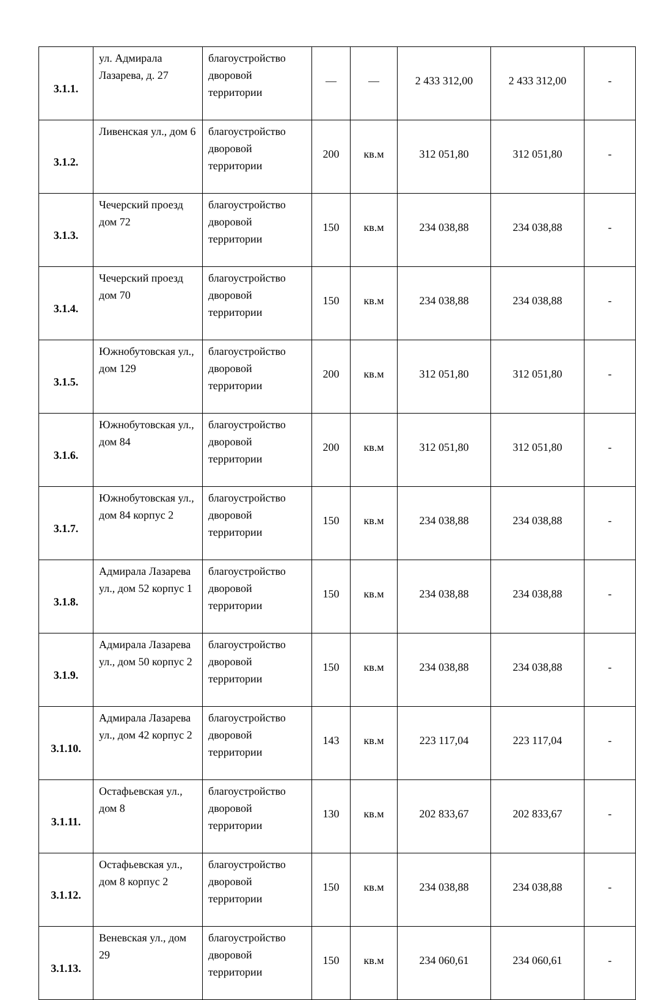| 3.1.1. | ул. Адмирала Лазарева, д. 27 | благоустройство дворовой территории | — | — | 2 433 312,00 | 2 433 312,00 | - |
| 3.1.2. | Ливенская ул., дом 6 | благоустройство дворовой территории | 200 | кв.м | 312 051,80 | 312 051,80 | - |
| 3.1.3. | Чечерский проезд дом 72 | благоустройство дворовой территории | 150 | кв.м | 234 038,88 | 234 038,88 | - |
| 3.1.4. | Чечерский проезд дом 70 | благоустройство дворовой территории | 150 | кв.м | 234 038,88 | 234 038,88 | - |
| 3.1.5. | Южнобутовская ул., дом 129 | благоустройство дворовой территории | 200 | кв.м | 312 051,80 | 312 051,80 | - |
| 3.1.6. | Южнобутовская ул., дом 84 | благоустройство дворовой территории | 200 | кв.м | 312 051,80 | 312 051,80 | - |
| 3.1.7. | Южнобутовская ул., дом 84 корпус 2 | благоустройство дворовой территории | 150 | кв.м | 234 038,88 | 234 038,88 | - |
| 3.1.8. | Адмирала Лазарева ул., дом 52 корпус 1 | благоустройство дворовой территории | 150 | кв.м | 234 038,88 | 234 038,88 | - |
| 3.1.9. | Адмирала Лазарева ул., дом 50 корпус 2 | благоустройство дворовой территории | 150 | кв.м | 234 038,88 | 234 038,88 | - |
| 3.1.10. | Адмирала Лазарева ул., дом 42 корпус 2 | благоустройство дворовой территории | 143 | кв.м | 223 117,04 | 223 117,04 | - |
| 3.1.11. | Остафьевская ул., дом 8 | благоустройство дворовой территории | 130 | кв.м | 202 833,67 | 202 833,67 | - |
| 3.1.12. | Остафьевская ул., дом 8 корпус 2 | благоустройство дворовой территории | 150 | кв.м | 234 038,88 | 234 038,88 | - |
| 3.1.13. | Веневская ул., дом 29 | благоустройство дворовой территории | 150 | кв.м | 234 060,61 | 234 060,61 | - |